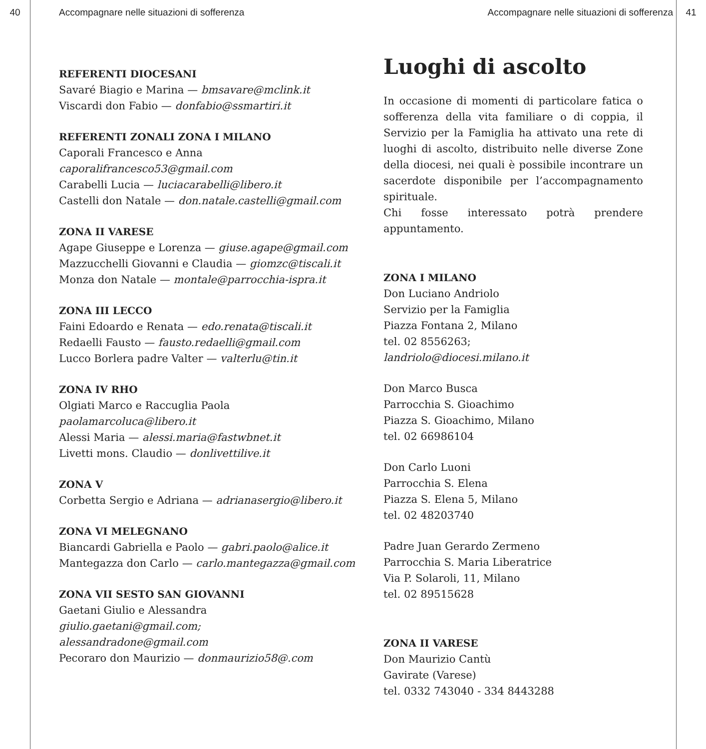40 Accompagnare nelle situazioni di sofferenza Accompagnare nelle situazioni di sofferenza 41
REFERENTI DIOCESANI
Savaré Biagio e Marina — bmsavare@mclink.it
Viscardi don Fabio — donfabio@ssmartiri.it
REFERENTI ZONALI ZONA I MILANO
Caporali Francesco e Anna
caporalifrancesco53@gmail.com
Carabelli Lucia — luciacarabelli@libero.it
Castelli don Natale — don.natale.castelli@gmail.com
ZONA II VARESE
Agape Giuseppe e Lorenza — giuse.agape@gmail.com
Mazzucchelli Giovanni e Claudia — giomzc@tiscali.it
Monza don Natale — montale@parrocchia-ispra.it
ZONA III LECCO
Faini Edoardo e Renata — edo.renata@tiscali.it
Redaelli Fausto — fausto.redaelli@gmail.com
Lucco Borlera padre Valter — valterlu@tin.it
ZONA IV RHO
Olgiati Marco e Raccuglia Paola
paolamarcoluca@libero.it
Alessi Maria — alessi.maria@fastwbnet.it
Livetti mons. Claudio — donlivettilive.it
ZONA V
Corbetta Sergio e Adriana — adrianasergio@libero.it
ZONA VI MELEGNANO
Biancardi Gabriella e Paolo — gabri.paolo@alice.it
Mantegazza don Carlo — carlo.mantegazza@gmail.com
ZONA VII SESTO SAN GIOVANNI
Gaetani Giulio e Alessandra
giulio.gaetani@gmail.com;
alessandradone@gmail.com
Pecoraro don Maurizio — donmaurizio58@.com
Luoghi di ascolto
In occasione di momenti di particolare fatica o sofferenza della vita familiare o di coppia, il Servizio per la Famiglia ha attivato una rete di luoghi di ascolto, distribuito nelle diverse Zone della diocesi, nei quali è possibile incontrare un sacerdote disponibile per l’accompagnamento spirituale.
Chi fosse interessato potrà prendere appuntamento.
ZONA I MILANO
Don Luciano Andriolo
Servizio per la Famiglia
Piazza Fontana 2, Milano
tel. 02 8556263;
landriolo@diocesi.milano.it
Don Marco Busca
Parrocchia S. Gioachimo
Piazza S. Gioachimo, Milano
tel. 02 66986104
Don Carlo Luoni
Parrocchia S. Elena
Piazza S. Elena 5, Milano
tel. 02 48203740
Padre Juan Gerardo Zermeno
Parrocchia S. Maria Liberatrice
Via P. Solaroli, 11, Milano
tel. 02 89515628
ZONA II VARESE
Don Maurizio Cantù
Gavirate (Varese)
tel. 0332 743040 - 334 8443288